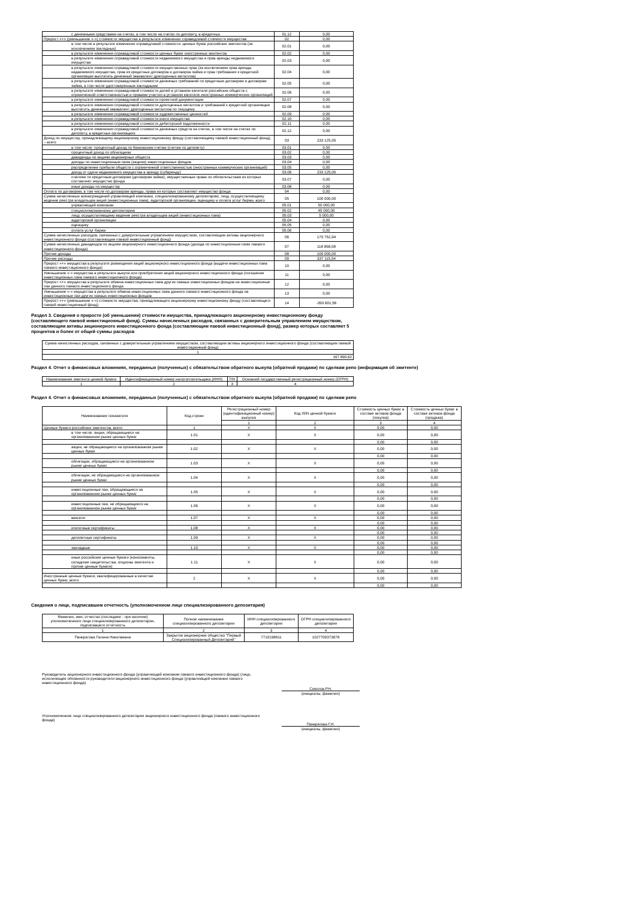| с денежными средствами на счетах, в том числе на счетах по депозиту, в кредитных | 01.12 | 0,00 |
| Прирост «+» (уменьшение «-») стоимости имущества в результате изменения справедливой стоимости имущества | 02 | 0,00 |
| в том числе в результате изменения справедливой стоимости: ценных бумаг российских эмитентов (за исключением закладных) | 02.01 | 0,00 |
| в результате изменения справедливой стоимости ценных бумаг иностранных эмитентов | 02.02 | 0,00 |
| в результате изменения справедливой стоимости недвижимого имущества и прав аренды недвижимого имущества | 02.03 | 0,00 |
| в результате изменения справедливой стоимости имущественных прав (за исключением прав аренды недвижимого имущества, прав из кредитных договоров и договоров займа и прав требования к кредитной организации выплатить денежный эквивалент драгоценных металлов) | 02.04 | 0,00 |
| в результате изменения справедливой стоимости денежных требований по кредитным договорам и договорам займа, в том числе удостоверенным закладными | 02.05 | 0,00 |
| в результате изменения справедливой стоимости долей в уставном капитале российских обществ с ограниченной ответственностью и правами участия в уставном капитале иностранных коммерческих организаций | 02.06 | 0,00 |
| в результате изменения справедливой стоимости проектной документации | 02.07 | 0,00 |
| в результате изменения справедливой стоимости драгоценных металлов и требований к кредитной организации выплатить денежный эквивалент драгоценных металлов по текущему | 02.08 | 0,00 |
| в результате изменения справедливой стоимости художественных ценностей | 02.09 | 0,00 |
| в результате изменения справедливой стоимости иного имущества | 02.10 | 0,00 |
| в результате изменения справедливой стоимости дебиторской задолженности | 02.11 | 0,00 |
| в результате изменения справедливой стоимости денежных средств на счетах, в том числе на счетах по депозиту, в кредитных организациях | 02.12 | 0,00 |
| Доход по имуществу, принадлежащему акционерному инвестиционному фонду (составляющему паевой инвестиционный фонд), – всего | 03 | 233 125,00 |
| в том числе: процентный доход по банковским счетам (счетам по депозиту) | 03.01 | 0,00 |
| процентный доход по облигациям | 03.02 | 0,00 |
| дивиденды по акциям акционерных обществ | 03.03 | 0,00 |
| доходы по инвестиционным паям (акциям) инвестиционных фондов | 03.04 | 0,00 |
| распределение прибыли обществ с ограниченной ответственностью (иностранных коммерческих организаций) | 03.05 | 0,00 |
| доход от сдачи недвижимого имущества в аренду (субаренду) | 03.06 | 233 125,00 |
| платежи по кредитным договорам (договорам займа), имущественные права по обязательствам из которых составляют имущество фонда | 03.07 | 0,00 |
| иные доходы по имуществу | 03.08 | 0,00 |
| Оплата по договорам, в том числе по договорам аренды, права из которых составляют имущество фонда | 04 | 0,00 |
| Сумма начисленных вознаграждений управляющей компании, специализированному депозитарию, лицу, осуществляющему ведение реестра владельцев акций (инвестиционных паев), аудиторской организации, оценщику и оплата услуг биржи, всего | 05 | 100 000,00 |
| управляющей компании | 05.01 | 50 000,00 |
| специализированному депозитарию | 05.02 | 45 000,00 |
| лицу, осуществляющему ведение реестра владельцев акций (инвестиционных паев) | 05.03 | 5 000,00 |
| аудиторской организации | 05.04 | 0,00 |
| оценщику | 05.05 | 0,00 |
| оплата услуг биржи | 05.06 | 0,00 |
| Сумма начисленных расходов, связанных с доверительным управлением имуществом, составляющим активы акционерного инвестиционного фонда (составляющим паевой инвестиционный фонд) | 06 | 170 752,94 |
| Сумма начисленных дивидендов по акциям акционерного инвестиционного фонда (дохода по инвестиционным паям паевого инвестиционного фонда) | 07 | 118 858,08 |
| Прочие доходы | 08 | 100 000,00 |
| Прочие расходы | 09 | 337 115,54 |
| Прирост «+» имущества в результате размещения акций акционерного инвестиционного фонда (выдачи инвестиционных паев паевого инвестиционного фонда) | 10 | 0,00 |
| Уменьшение «-» имущества в результате выкупа или приобретения акций акционерного инвестиционного фонда (погашения инвестиционных паев паевого инвестиционного фонда) | 11 | 0,00 |
| Прирост «+» имущества в результате обмена инвестиционных паев других паевых инвестиционных фондов на инвестиционные паи данного паевого инвестиционного фонда | 12 | 0,00 |
| Уменьшение «-» имущества в результате обмена инвестиционных паев данного паевого инвестиционного фонда на инвестиционные паи других паевых инвестиционных фондов | 13 | 0,00 |
| Прирост «+» (уменьшение «-») стоимости имущества, принадлежащего акционерному инвестиционному фонду (составляющего паевой инвестиционный фонд) | 14 | -393 601,56 |
Раздел 3. Сведения о приросте (об уменьшении) стоимости имущества, принадлежащего акционерному инвестиционному фонду (составляющего паевой инвестиционный фонд). Суммы начисленных расходов, связанных с доверительным управлением имуществом, составляющим активы акционерного инвестиционного фонда (составляющим паевой инвестиционный фонд), размер которых составляет 5 процентов и более от общей суммы расходов
| Сумма начисленных расходов, связанных с доверительным управлением имуществом, составляющим активы акционерного инвестиционного фонда (составляющим паевой инвестиционный фонд) |
| 1 |
| 167 890,62 |
Раздел 4. Отчет о финансовых вложениях, переданных (полученных) с обязательством обратного выкупа (обратной продажи) по сделкам репо (информация об эмитенте)
| Наименование эмитента ценной бумаги | Идентификационный номер налогоплательщика (ИНН) | TIN | Основной государственный регистрационный номер (ОГРН) |
| --- | --- | --- | --- |
| 1 | 2 | 3 | 4 |
Раздел 4. Отчет о финансовых вложениях, переданных (полученных) с обязательством обратного выкупа (обратной продажи) по сделкам репо
| Наименование показателя | Код строки | Регистрационный номер (идентификационный номер) выпуска | Код ISIN ценной бумаги | Стоимость ценных бумаг в составе активов фонда (покупка) | Стоимость ценных бумаг в составе активов фонда (продажа) |
| --- | --- | --- | --- | --- | --- |
| | | 1 | 2 | 3 | 4 |
| Ценные бумаги российских эмитентов, всего | 1 | X | X | 0,00 | 0,00 |
| в том числе: акции, обращающиеся на организованном рынке ценных бумаг | 1.01 | X | X | 0,00 | 0,00 |
| | | | | 0,00 | 0,00 |
| акции, не обращающиеся на организованном рынке ценных бумаг | 1.02 | X | X | 0,00 | 0,00 |
| | | | | 0,00 | 0,00 |
| облигации, обращающиеся на организованном рынке ценных бумаг | 1.03 | X | X | 0,00 | 0,00 |
| | | | | 0,00 | 0,00 |
| облигации, не обращающиеся на организованном рынке ценных бумаг | 1.04 | X | X | 0,00 | 0,00 |
| | | | | 0,00 | 0,00 |
| инвестиционные паи, обращающиеся на организованном рынке ценных бумаг | 1.05 | X | X | 0,00 | 0,00 |
| | | | | 0,00 | 0,00 |
| инвестиционные паи, не обращающиеся на организованном рынке ценных бумаг | 1.06 | X | X | 0,00 | 0,00 |
| | | | | 0,00 | 0,00 |
| векселя | 1.07 | X | X | 0,00 | 0,00 |
| | | | | 0,00 | 0,00 |
| ипотечные сертификаты | 1.08 | X | X | 0,00 | 0,00 |
| | | | | 0,00 | 0,00 |
| депозитные сертификаты | 1.09 | X | X | 0,00 | 0,00 |
| | | | | 0,00 | 0,00 |
| закладные | 1.10 | X | X | 0,00 | 0,00 |
| | | | | 0,00 | 0,00 |
| иные российские ценные бумаги (коносаменты, складские свидетельства, опционы эмитента и прочие ценные бумаги) | 1.11 | X | X | 0,00 | 0,00 |
| | | | | 0,00 | 0,00 |
| Иностранные ценные бумаги, квалифицированные в качестве ценных бумаг, всего | 2 | X | X | 0,00 | 0,00 |
| | | | | 0,00 | 0,00 |
Сведения о лице, подписавшем отчетность (уполномоченном лице специализированного депозитария)
| Фамилия, имя, отчество (последнее - при наличии) уполномоченного лица специализированного депозитария, подписавшего отчетность | Полное наименование специализированного депозитария | ИНН специализированного депозитария | ОГРН специализированного депозитария |
| --- | --- | --- | --- |
| 1 | 2 | 3 | 4 |
| Панкратова Галина Николаевна | Закрытое акционерное общество "Первый Специализированный Депозитарий" | 7710198911 | 1027700373678 |
Руководитель акционерного инвестиционного фонда (управляющей компании паевого инвестиционного фонда) (лицо, исполняющее обязанности руководителя акционерного инвестиционного фонда (управляющей компании паевого инвестиционного фонда)
Соколов Р.Н.
(инициалы, фамилия)
Уполномоченное лицо специализированного депозитария акционерного инвестиционного фонда (паевого инвестиционного фонда)
Панкратова Г.Н.
(инициалы, фамилия)